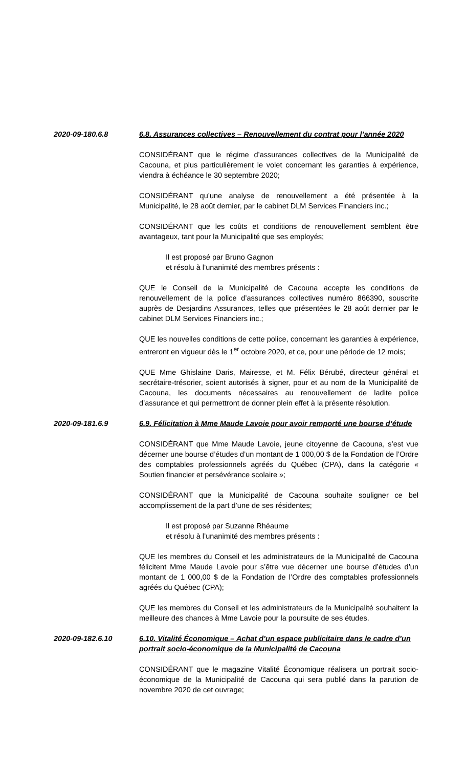2020-09-180.6.8 6.8. Assurances collectives – Renouvellement du contrat pour l’année 2020
CONSIDÉRANT que le régime d’assurances collectives de la Municipalité de Cacouna, et plus particulièrement le volet concernant les garanties à expérience, viendra à échéance le 30 septembre 2020;
CONSIDÉRANT qu’une analyse de renouvellement a été présentée à la Municipalité, le 28 août dernier, par le cabinet DLM Services Financiers inc.;
CONSIDÉRANT que les coûts et conditions de renouvellement semblent être avantageux, tant pour la Municipalité que ses employés;
Il est proposé par Bruno Gagnon
et résolu à l’unanimité des membres présents :
QUE le Conseil de la Municipalité de Cacouna accepte les conditions de renouvellement de la police d’assurances collectives numéro 866390, souscrite auprès de Desjardins Assurances, telles que présentées le 28 août dernier par le cabinet DLM Services Financiers inc.;
QUE les nouvelles conditions de cette police, concernant les garanties à expérience, entreront en vigueur dès le 1<sup>er</sup> octobre 2020, et ce, pour une période de 12 mois;
QUE Mme Ghislaine Daris, Mairesse, et M. Félix Bérubé, directeur général et secrétaire-trésorier, soient autorisés à signer, pour et au nom de la Municipalité de Cacouna, les documents nécessaires au renouvellement de ladite police d’assurance et qui permettront de donner plein effet à la présente résolution.
2020-09-181.6.9 6.9. Félicitation à Mme Maude Lavoie pour avoir remporté une bourse d’étude
CONSIDÉRANT que Mme Maude Lavoie, jeune citoyenne de Cacouna, s’est vue décerner une bourse d’études d’un montant de 1 000,00 $ de la Fondation de l’Ordre des comptables professionnels agréés du Québec (CPA), dans la catégorie « Soutien financier et persévérance scolaire »;
CONSIDÉRANT que la Municipalité de Cacouna souhaite souligner ce bel accomplissement de la part d’une de ses résidentes;
Il est proposé par Suzanne Rhéaume
et résolu à l’unanimité des membres présents :
QUE les membres du Conseil et les administrateurs de la Municipalité de Cacouna félicitent Mme Maude Lavoie pour s’être vue décerner une bourse d’études d’un montant de 1 000,00 $ de la Fondation de l’Ordre des comptables professionnels agréés du Québec (CPA);
QUE les membres du Conseil et les administrateurs de la Municipalité souhaitent la meilleure des chances à Mme Lavoie pour la poursuite de ses études.
2020-09-182.6.10 6.10. Vitalité Économique – Achat d’un espace publicitaire dans le cadre d’un portrait socio-économique de la Municipalité de Cacouna
CONSIDÉRANT que le magazine Vitalité Économique réalisera un portrait socio-économique de la Municipalité de Cacouna qui sera publié dans la parution de novembre 2020 de cet ouvrage;